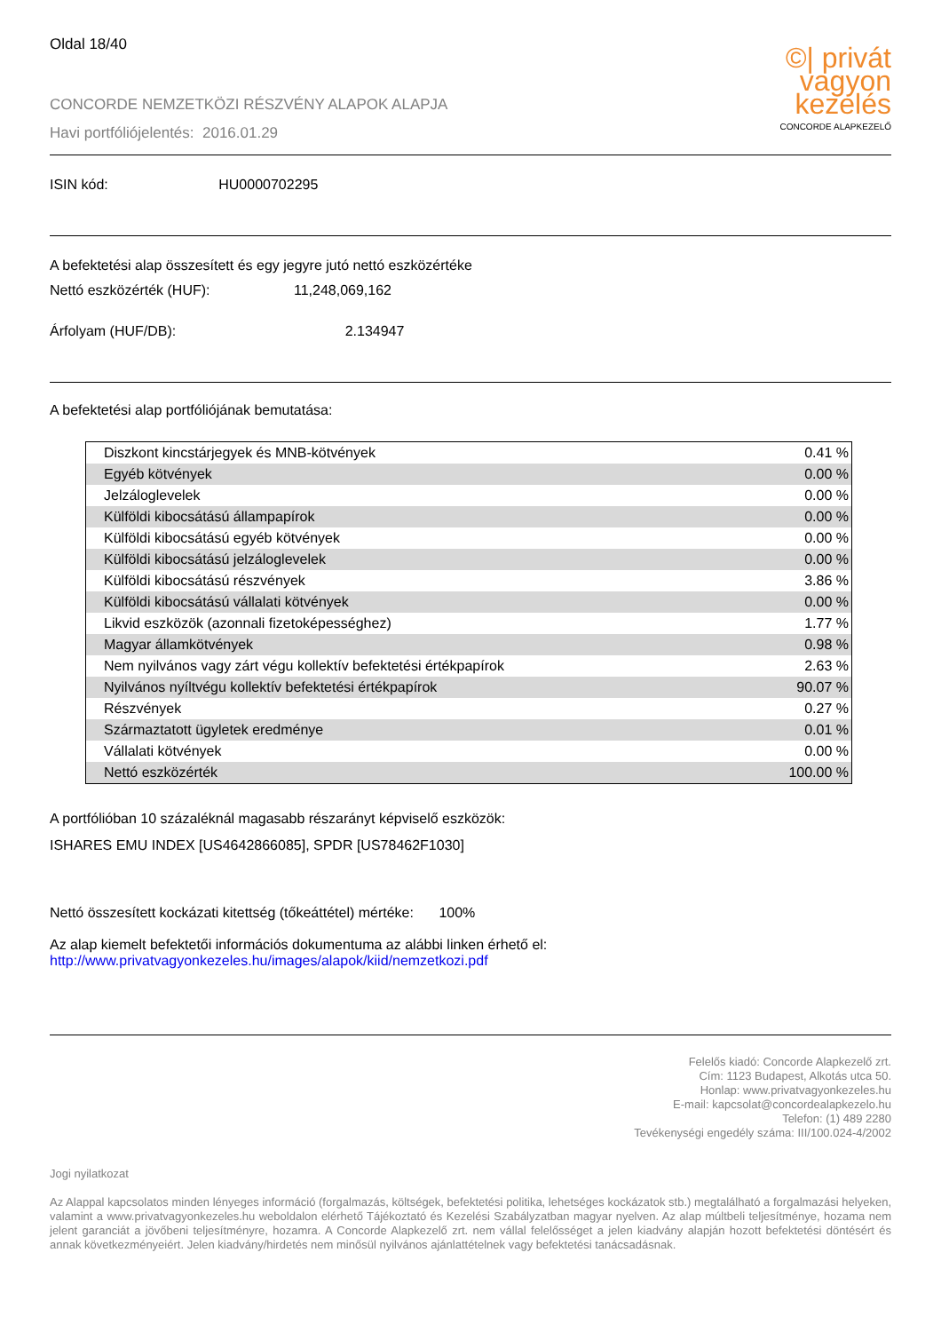Oldal 18/40
CONCORDE NEMZETKÖZI RÉSZVÉNY ALAPOK ALAPJA
Havi portfóliójelentés: 2016.01.29
©| privát
vagyon
kezelés
CONCORDE ALAPKEZELŐ
ISIN kód: HU0000702295
A befektetési alap összesített és egy jegyre jutó nettó eszközértéke
Nettó eszközérték (HUF): 11,248,069,162
Árfolyam (HUF/DB): 2.134947
A befektetési alap portfóliójának bemutatása:
| Diszkont kincstárjegyek és MNB-kötvények | 0.41 % |
| Egyéb kötvények | 0.00 % |
| Jelzáloglevelek | 0.00 % |
| Külföldi kibocsátású állampapírok | 0.00 % |
| Külföldi kibocsátású egyéb kötvények | 0.00 % |
| Külföldi kibocsátású jelzáloglevelek | 0.00 % |
| Külföldi kibocsátású részvények | 3.86 % |
| Külföldi kibocsátású vállalati kötvények | 0.00 % |
| Likvid eszközök (azonnali fizetoképességhez) | 1.77 % |
| Magyar államkötvények | 0.98 % |
| Nem nyilvános vagy zárt végu kollektív befektetési értékpapírok | 2.63 % |
| Nyilvános nyíltvégu kollektív befektetési értékpapírok | 90.07 % |
| Részvények | 0.27 % |
| Származtatott ügyletek eredménye | 0.01 % |
| Vállalati kötvények | 0.00 % |
| Nettó eszközérték | 100.00 % |
A portfólióban 10 százaléknál magasabb részarányt képviselő eszközök:
ISHARES EMU INDEX [US4642866085], SPDR [US78462F1030]
Nettó összesített kockázati kitettség (tőkeáttétel) mértéke: 100%
Az alap kiemelt befektetői információs dokumentuma az alábbi linken érhető el:
http://www.privatvagyonkezeles.hu/images/alapok/kiid/nemzetkozi.pdf
Felelős kiadó: Concorde Alapkezelő zrt.
Cím: 1123 Budapest, Alkotás utca 50.
Honlap: www.privatvagyonkezeles.hu
E-mail: kapcsolat@concordealapkezelo.hu
Telefon: (1) 489 2280
Tevékenységi engedély száma: III/100.024-4/2002
Jogi nyilatkozat
Az Alappal kapcsolatos minden lényeges információ (forgalmazás, költségek, befektetési politika, lehetséges kockázatok stb.) megtalálható a forgalmazási helyeken, valamint a www.privatvagyonkezeles.hu weboldalon elérhető Tájékoztató és Kezelési Szabályzatban magyar nyelven. Az alap múltbeli teljesítménye, hozama nem jelent garanciát a jövőbeni teljesítményre, hozamra. A Concorde Alapkezelő zrt. nem vállal felelősséget a jelen kiadvány alapján hozott befektetési döntésért és annak következményeiért. Jelen kiadvány/hirdetés nem minősül nyilvános ajánlattételnek vagy befektetési tanácsadásnak.